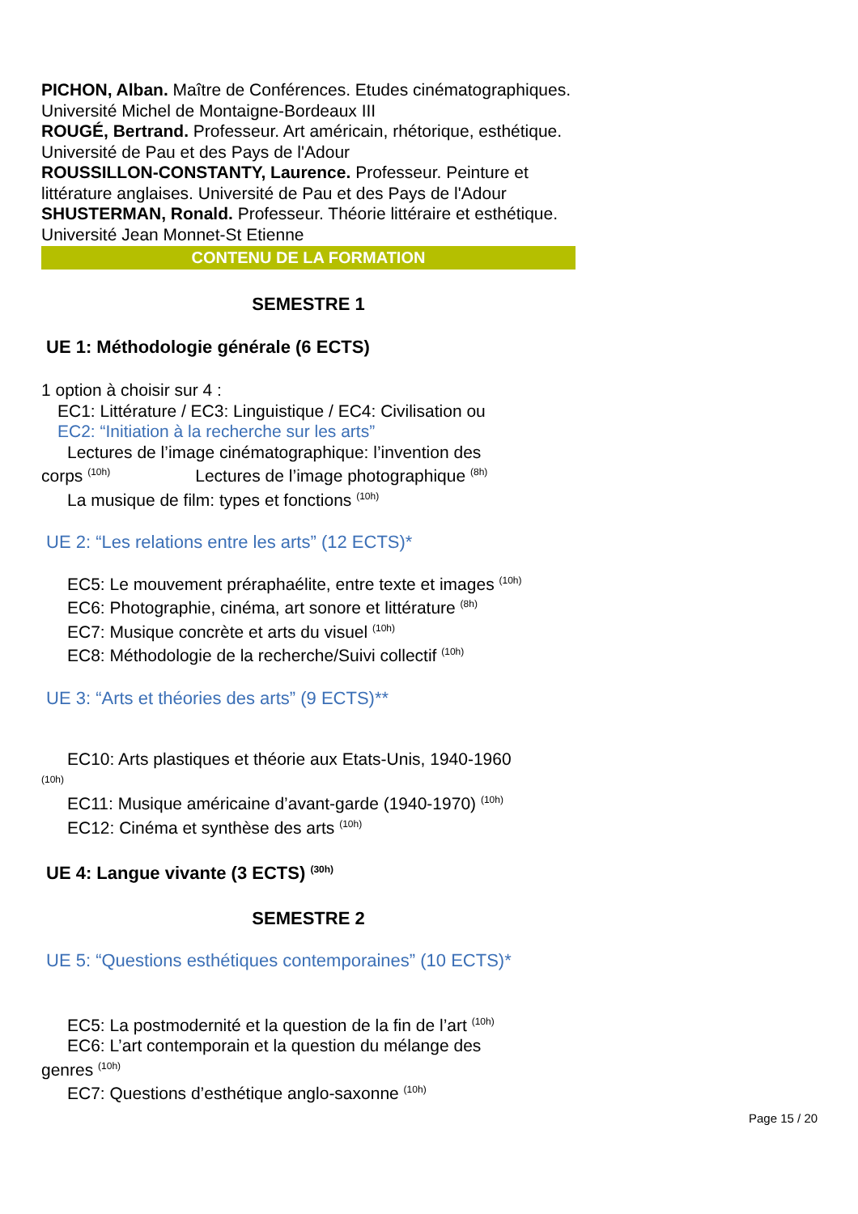PICHON, Alban. Maître de Conférences. Etudes cinématographiques. Université Michel de Montaigne-Bordeaux III
ROUGÉ, Bertrand. Professeur. Art américain, rhétorique, esthétique. Université de Pau et des Pays de l'Adour
ROUSSILLON-CONSTANTY, Laurence. Professeur. Peinture et littérature anglaises. Université de Pau et des Pays de l'Adour
SHUSTERMAN, Ronald. Professeur. Théorie littéraire et esthétique. Université Jean Monnet-St Etienne
CONTENU DE LA FORMATION
SEMESTRE 1
UE 1: Méthodologie générale (6 ECTS)
1 option à choisir sur 4 :
EC1: Littérature / EC3: Linguistique / EC4: Civilisation ou
EC2: “Initiation à la recherche sur les arts”
Lectures de l’image cinématographique: l’invention des
corps <sup>(10h)</sup> Lectures de l’image photographique <sup>(8h)</sup>
La musique de film: types et fonctions <sup>(10h)</sup>
UE 2: “Les relations entre les arts” (12 ECTS)*
EC5: Le mouvement préraphaélite, entre texte et images <sup>(10h)</sup>
EC6: Photographie, cinéma, art sonore et littérature <sup>(8h)</sup>
EC7: Musique concrète et arts du visuel <sup>(10h)</sup>
EC8: Méthodologie de la recherche/Suivi collectif <sup>(10h)</sup>
UE 3: “Arts et théories des arts” (9 ECTS)**
EC10: Arts plastiques et théorie aux Etats-Unis, 1940-1960
(10h)
EC11: Musique américaine d’avant-garde (1940-1970) <sup>(10h)</sup>
EC12: Cinéma et synthèse des arts <sup>(10h)</sup>
UE 4: Langue vivante (3 ECTS) <sup>(30h)</sup>
SEMESTRE 2
UE 5: “Questions esthétiques contemporaines” (10 ECTS)*
EC5: La postmodernité et la question de la fin de l’art <sup>(10h)</sup>
EC6: L’art contemporain et la question du mélange des
genres <sup>(10h)</sup>
EC7: Questions d’esthétique anglo-saxonne <sup>(10h)</sup>
Page 15 / 20